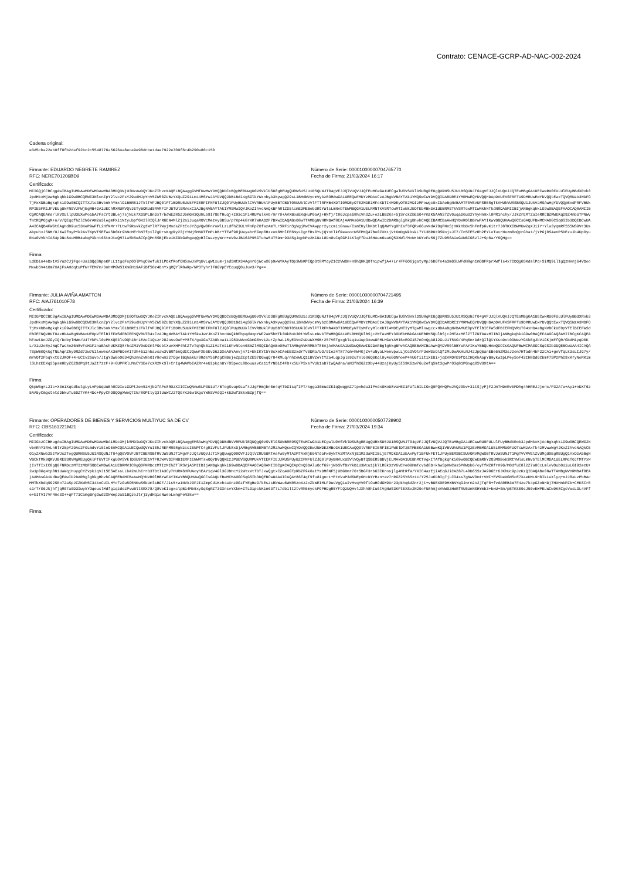Contrato: CENACE-GCRP-AD-NAC-002-2024
Cadena original:
e3d5cba22eb0ff8fb2daf92bc2c5548776a56264a8eca9e98dcbe1dae7922e709f6c4b290a80c150
Firmante: EDUARDO NEGRETE RAMIREZ
RFC: NERE701206BD9
Número de Serie: 00001000000704765770
Fecha de Firma: 21/03/2024 16:17
Certificado:
MIIGQjCCBCqgAwIBAgIUMDAwMDEwMDAwMDA3MDQ3NjU3NzAwDQYJKoZIhvcNAQELBQAwggGVMTUwMwYDVQQDDCxBQyBERUwgU0VSVklDSU8gREUgQURNSU5JU1RSQUNJT04gVFJJQlVUQVJJQTEuMCwGA1UECgwlU0VSVklDSU8gREUgQURNSU5JU1RSQUNJT04gVFJJQlVUQVJJQTEaMBgGA1UECwwRU0FULUlFUyBBdXRob3JpdHkxMjAwBgkqhkiG9w0BCQEWI3NlcnZpY2lvc2FsY29udHJpYnV5ZW50ZUBzYXQuZ29iLm14MSYwJAYDVQQJDB1Bdi4gSGlkYWxnbyA3NywgQ29sLiBHdWVycmVybzEOMAwGA1UEEQwFMDYzMDAxCzAJBgNVBAYTAk1YMQ0wCwYDVQQIDARDRE1YMRMwEQYDVQQHDApDVUFVSFRFTU9DMRUwEwYDVQQtEwxTQVQ5NzA3MDFOTjMxXDBaBgkqhkiG9w0BCQITTXJlc3BvbnNhYmxlOiBBRE1JTklTVFJBQ0lPTiBDRU5UUkFMIERFIFNFUlZJQ0lPUyBUUklCVVRBUklPUyBBTCBDT05UUklCVVlFTlRFMB4XDTI0MDEyOTE2MDE1MFoXDTI4MDEyOTE2MDIzMFowgc0xIDAeBgNVBAMTF0VEVUFSRE8gTkVHUkVURSBSQU1JUkVaMSAwHgYDVQQpExdFRFVBUkRPIE5FR1JFVEUgUkFNSVJFWjEgMB4GA1UEChMXRURVQVJETyBORUdSRVRFIFJBTUlSRVoxCzAJBgNVBAYTAk1YMSMwIQYJKoZIhvcNAQkBFhRlZG5lcmE3MEBob3RtYWlsLmNvbTEWMBQGA1UELRMNTkVSRTcwMTIwNkJEOTEbMBkGA1UEBRMSTkVSRTcwMTIwNkhNTkdNRDA5MIIBIjANBgkqhkiG9w0BAQEFAAOCAQ8AMIIBCgKCAQEAms/l8VXUllpU3UXwPoibA7FsCrt3BLej7sjNLk7XD5PLBnGxT/bdWEZ85ZJbmGH3QUhLb9I7ObfHuqj+z93c1Fi4RUPulkvb/mrr9+AVXBoaEKqHuP0aAj+HNfj/t86Jcps68hcVnSZu+oziBB2Ks+5jSrckZbE604YmzK5AAN37ZV0uqaGGuS2YhyHnmxl8PR1nchy/JJkZrEMTZaIeRRCBZRWEKqz9Z4nbUTPNWvfntRQPGjgM+n/V/QEqqfhZlCN6rAN2u3legmFXi1Ntyubpf0K2l8IQlJrRGEN4MlZj2aiJuqaROVcMezvyGDSu/p7Kp4kGrKK7WKAD2F7BXwIDAQABo08wTTAMBgNVHRMBAf8EAjAAMAsGA1UdDwQEAwID2DARBglghkgBhvhCAQEEBAMCBaAwHQYDVR0lBBYwFAYIKwYBBQUHAwQGCCsGAQUFBwMCMA0GCSqGSIb3DQEBCwUAA4ICAQB4FWGt6AgHd89ux53KeP9wFfL2HfNMr+7LtwT9RavkZgtWYlR77WyjMndsZFtEoJYZgVQw8FnYoWlLzLdfhZ3ULYFnFpZ0fazAmTL+SRFinSgVgjPwEVAwppr2yccmi1Gnaw/IsmEKylhKDtlqQAWYYg0hIsf3FQRv66uvNdA7OqFNnSjHKkHbDx5hFmfpGvKitr7J8TKXIBWMUw2qXJiiY+Yla3yqmRF555WS9Vr3UsAbpuhxJSNM/UJKw2fmyPYk2AvTKpVTSEfwaSD6Kr9bNcHErbNTfp1lZgDrsKqyRy23jYYWjSHNUTfmPLDBrYTTWf98jUeyahrEGnp6HzxoN6MHlFE6NyLIgrERs0YvjQYntlkfReaoocWSFPNQ47Bo0ZXK1jVtKmDgNkDskL7Yi3BRUtOSRojsJC7/Cn5FE5zRh2EYioTuxrNvzm8oQprGha1/jYPGj0S4enP5DEzuib4UpOyuR4a0VVkhIA64p9Nc84uMRB4wbqPXknt66tmJtwQM7ia5b5e8CCpQPn5SBjEkeiKZOkGWhgeqQpBlCuazyyWrn+eV0zJBi63P95GTuhw5475Dmr93ASgJqpbPe2KiNzi8Dn8sCqGGPJiKlqFfDuJ6HAum6eaKQ53XWl/HoWrbUYvFe59j7ZU956AieGUW6CO8zlJ+Sp8a/Y6QHg==
Firma:
LdEDin4eDx1V2YuzCJjFqo+UaiBQqSNpaKPLL1tgqFsp0OlPhgC9efukIiPDkfRofON5swJxPqUvLqW1xum+jsd5NtX34Agnr6jWcwX6p9wWYKAyTDp3WbKPEQpOt8MYqyZ1C2VWOH+H9hQHKQ0TnipwfjA4+Lr+FF6O6jgatyMpJbDGTn4a3mGSLWFdH8gn1mOBFRprXWfls4x7IDQgGSKdslPq+SiMQ9LlIgQzHVnj64VDooMxwb5V41Om7XAjFsAHdqtuPfW+TEM7m/3nhMPGWSIXmGH19AFiBf5Oz4DnYxgRQYlR8wRp/NP3TyhrIFUGVpEYEquqQ0uJuV3/Pg==
Firmante: JULIA AVIÑA AMATTON
RFC: AIAJ761010F78
Número de Serie: 00001000000704721495
Fecha de Firma: 21/03/2024 16:39
Certificado:
MIIGPDCCBCSgAwIBAgIUMDAwMDEwMDAwMDA3MDQ3MjE0OTUwDQYJKoZIhvcNAQELBQAwggGVMTUwMwYDVQQDDCxBQyBERUwgU0VSVklDSU8gREUgQURNSU5JU1RSQUNJT04gVFJJQlVUQVJJQTEuMCwGA1UECgwlU0VSVklDSU8gREUgQURNSU5JU1RSQUNJT04gVFJJQlVUQVJJQTEaMBgGA1UECwwRU0FULUlFUyBBdXRob3JpdHkxMjAwBgkqhkiG9w0BCQEWI3NlcnZpY2lvc2FsY29udHJpYnV5ZW50ZUBzYXQuZ29iLm14MSYwJAYDVQQJDB1Bdi4gSGlkYWxnbyA3NywgQ29sLiBHdWVycmVybzEOMAwGA1UEEQwFMDYzMDAxCzAJBgNVBAYTAk1YMQ0wCwYDVQQIDARDRE1YMRMwEQYDVQQHDApDVUFVSFRFTU9DMRUwEwYDVQQtEwxTQVQ5NzA3MDFOTjMxXDBaBgkqhkiG9w0BCQITTXJlc3BvbnNhYmxlOiBBRE1JTklTVFJBQ0lPTiBDRU5UUkFMIERFIFNFUlZJQ0lPUyBUUklCVVRBUklPUyBBTCBDT05UUklCVVlFTlRFMB4XDTI0MDEyNTIyMTcyMloXDTI4MDEyNTIyMTgwMlowgccxHDAaBgNVBAMUE0pVTElBIEFWSdFBIEFNQVRUT04xHDAaBgNVBCkUE0pVTElBIEFWSdFBIEFNQVRUT04xHDAaBgNVBAoUE0pVTElBIEFWSdFBIEFNQVRUT04xCzAJBgNVBAYTAk1YMSkwJwYJKoZIhvcNAQkBFhpqdWxpYWF2aW5hMTk3NkBob3RtYWlsLmNvbTEWMBQGA1UELRMNQUlBSjc2MTAxMEY3ODEbMBkGA1UEBRMSQUlBSjc2MTAxMElZTlZNTDAxMIIBIjANBgkqhkiG9w0BAQEFAAOCAQ8AMIIBCgKCAQEAhFxwtUoJZGyIQ/DobylHWm/U47YkPLl0ePKXQR3lsOQhiBr1EAcC1Qszr282oAsOuF+P8fX/gwXGw7ZAOkoa11i983sWvoGDmG6vvi2urZphwLi5yE3VoZsDaWXM9Br257V6TgxgklLq1u1upOxwwUFMLHGeYAMI6xEOG1S7nOnQgA8i2GuJ1T5AO/4Pq6nrDdrQIlQtYXsoDvt0OWezYGXkEgJbViGKjmFfQR/GbdMiyqD0KL/XiU2o8yJNqCfwc4oZ6m8vFcHiFznaEAshUKMZQ8rhoZMiV0eDZmlPOsbtXuvXHP4htZfvTqhQk5iZiVaTAti6hvNtcn6SmZlMSQIDAQABo08wTTAMBgNVHRMBAf8EAjAAMAsGA1UdDwQEAwID2DARBglghkgBhvhCAQEEBAMCBaAwHQYDVR0lBBYwFAYIKwYBBQUHAwQGCCsGAQUFBwMCMA0GCSqGSIb3DQEBCwUAA4ICAQA7SpWmGQkkgfNUAqrZhy9RZd7zw7k1lewecAk3mPBOeV17dh46iznbavsaw3VBRf5nQdICJQwwFXb6EvD6ZDXeA9YAnvjn7I+EkIKYt5Y0sXeCAeEES2xdrfv0DRa/UO/9Ie24T877cm+hW4GjZv4uNyaLMenvpwLLjCcOVOlrF3eWGxOlQfzML0wAKHLNJ42JpQ6anEBe6mZM3sJzon7Hfadn4bF2zCAi+geVfqLk3sLIJG7y/mYVOfzFbqYxtO2JROF+4+UCIv25uvo/JIgYSw6oO634QhUnnZvNo0IY8owm227OgvlBqNakU/9RdsY56PdgC8BsjeZpZEptZES7DGwqQr84KMLq/nhzeWLQ1iBVZeYtYZa4LqpJgls92uTnl696QGKql0y4sGGNhoeP4hU6TiitiXEUi+jqEVROYE9fDiCHQKkAapYBmykwzpLPeySoF42IH8Dd6CbmF7SPzPhI9xKryNoRKimlSLhzEEXq35psm8byZOZOdPq9tJaZt7zzF+9+6UPFRlLMaCYSEe7cXR2MkSl+CrIq4WAPbIAZRr4eUipkqnUY/OSpecL8BouusvCa11fYNBiC4FD+x5U/PSxs7VUk1aD7IwQAdna/aN3fmO6ZzXby44UzajKyUy5I59K6zw76u2efq5mt3gwPr03q81PGogq05VUXtA==
Firma:
QkpW5grL2Ic+X3niXqsdkwlgLyLvPpUqUuEh9CDIwLGDPt2en5iHjbDfAPc8ROzXIICCwQNnw6LP3UiUT/BTegSvup0Luf4JJgFHmjbn6n4qYTbGIsqfIPT/kgga3SmudZKIqQwqgnZ7tpxhdu3IPvdxOKoD8vaH5I1FUfaBILIOxQ0PQVHQPwJhQJ0bv+31tSjyPjF2JmTHDnRvbMDhg4hHREJJjenc/P32A7w+Ay1+nDXT6z5AA5yCmgctetdDbkuTu5DZTYK44Dc+PpyChOOQOgXWoQ7IN/80PIlyQ3lUuWCJzTQGrKz6wlKgsYWhSVVdQI+k6Zwf3kkxBZpjfQ==
Firmante: OPERADORES DE BIENES Y SERVICIOS MULTIYUC SA DE CV
RFC: OBS161221M21
Número de Serie: 00001000000507729902
Fecha de Firma: 27/03/2024 19:34
Certificado:
MIIGkzCCBHugAwIBAgIUMDAwMDEwMDAwMDA1MDc3Mjk5MDIwDQYJKoZIhvcNAQELBQAwggEMSAwHgYDVQQDDBdBVVRPUklEQUQgQ0VSVElGSUNBRE9SQTEuMCwGA1UECgwlU0VSVklDSU8gREUgQURNSU5JU1RSQUNJT04gVFJJQlVUQVJJQTEaMBgGA1UECwwRU0FULUlFUyBBdXRob3JpdHkxKjAoBgkqhkiG9w0BCQEWG2NvbnRhY3RvLnRlY25pY29Ac2F0LmdvYi5teDEmMCQGA1UECQwdQVYuIEhJREFMR08gNzcsIENPTC4gR1VFUlJFUk8xDjAMBgNVBBEMBTA2MzAwMQswCQYDVQQGEwJNWDEZMBcGA1UECAwQQ0lVREFEIERFIE1FWElDTzETMBEGA1UEBwwKQ1VBVUhURU1PQzEVMBMGA1UELRMMU0FUOTcwNzAxTk4zMVwwWgYJKoZIhvcNAQkCE01yZXNwb25zYWJsZTogQURNSU5JU1RSQUNJT04gQ0VOVFJBTCBERSBTRVJWSUNJT1MgVFJJQlVUQVJJT1MgQUwgQ09OVFJJQlVZRU5URTAeFw0yMTA2MTAxNjE0NTdaFw0yNTA2MTAxNjE1MzdaMIIBLjE7MDkGA1UEAxMyT1BFUkFET1JFUyBERSBCSUVORVMgWSBTRVJWSUNJT1MgTVVMVElZVUMgU0EgREUgQ1YxOzA5BgNVBCkTMk9QRVJBRE9SRVMgREUgQklFTkVTIFkgU0VSVklDSU9TIE1VTFRJWVVDIFNBIERFIENWMTswOQYDVQQKEzJPUEVSQURPUkVTIERFIEJJRU5FUyBZIFNFUlZJQ0lPUyBNVUxUSVlVQyBTQSBERSBDVjELMAkGA1UEBhMCTVgxITAfBgkqhkiG9w0BCQEWEmRhY2O3M0Bob3RtYWlsLmNvbTElMCMGA1UELRMcT0JTMTYxMjIxTTIxIC8gQ0FNRDczMTIzMDFSODEeMBwGA1UEBRMVIC8gQ0FNRDczMTIzMEhZTlRSVjA5MIIBIjANBgkqhkiG9w0BAQEFAAOCAQ8AMIIBCgKCAQEApCnQ3BAluOcf69+jWbSVfBxYkBiU3Wcu1jk7iRGk3zV6vEYe09HmTcvbd8D+khwSpHWCWs5P8Wpb6/oyTfWZ8frH9G/M0dfuC8l2Z7a0CcLmlvVOub0UiuLGI92ezU+2w1p0Gq4tp8N1UaWqjHuygCYZvpkiqVJ15ESAEssLLbA2mLhIrrD3TDtIA3Cy7HURK6HFUAoyhEAY1qV4Gl3GJBHcYi2WYxVtTDTJxwQgtxCZq4UGTpRbZF9k0atYsDM8NF5jUBGHmr70rSBGF3rb63CKrosjlg4HtRfW/YXIC4azEjiAEqGJiCAZ87L48D65SzJA986Er6JKhUc9pJzKzQIDAQABo08wTTAMBgNVHRMBAf8EAjAAMAsGA1UdDwQEAwID2DARBglghkgBhvhCAQEEBAMCBaAwHQYDVR0lBBYwFAYIKwYBBQUHAwQGCCsGAQUFBwMCMA0GCSqGSIb3DQEBCwUAA4ICAQAY86T4qT9fu8ignc1+EtVVuP3d6WEpOHcNYYRzn+4v7rRGZ2SY6Sz11/Y25Ju6DBIg7jLCO4ss7gNwVOmtrVWI+EVSDeXGNScE7X4eDML9H8IkLuXlyq+mJJ8aLzPbBAcMMTbXhdq992SRo72aSpJCZKWh5C34koCUILHYofzGu5O5NKuS6kUmlsBGF/Jis5rw1NVkJ9FJI1ZmpCdiKxh4aXnz0GzfYEgBe9/kEszsRkWwu6WKR5zoXz2xZkWEIMLF9usVgQiuIvHvqYV0ftOuHOdGM9Xr23pkhq6dZnr2jt+vBUEX0E9HXBNYqOJnrm2o2jTqF8+fvdAREB3W7F4ze7k4pGZoNHDj7HXHnkPZk+CMKSCrEsirTrG6JkjhfjqM07a0D3IwykYOqeuslMdfgiqzdezPvuBltSRX78/Q8VeKIcgxclpBi4Mb5xySqSgRZ73GXnsvYXkm+ZTL9ipckKin63f7L7db1lt2tvRh5myckP9PHDgR5YFtQzUQHvlJXhh8hIu6tVgNWS3KPtEXSv2N29oFN8hmjxVNW0zHWRfRU5UnNSHYmb3+bwU+Sm/pETKkE9sJ50vEWPELWCw9K8CgcVwsLOL4VFfe+bITVI7Vr4moSX++qFT71CamgBrgOwd2XkWepJa51BQJoJtrj3ydHqioNweoLwngFeN3kw==
Firma: